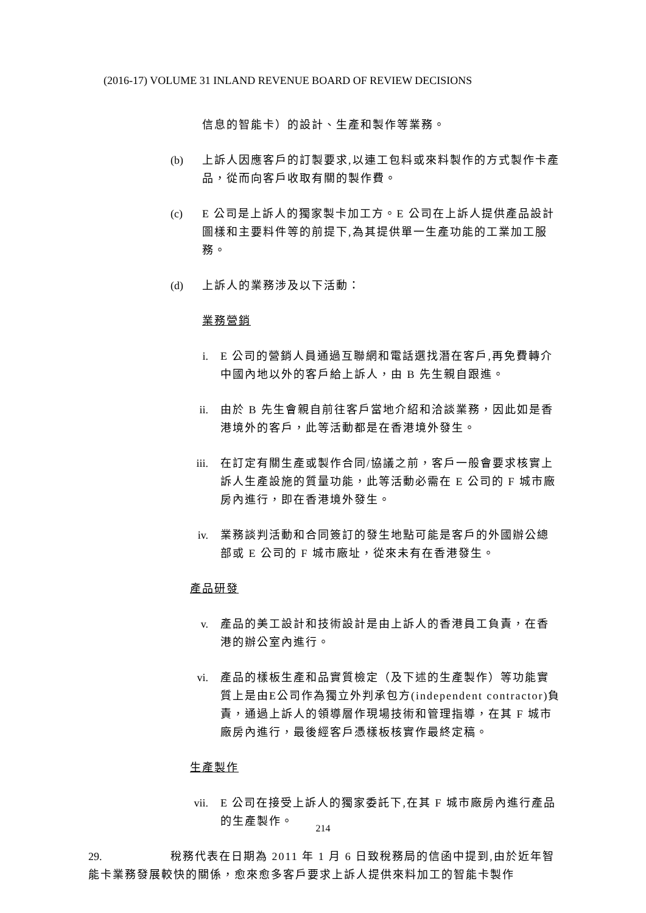(2016-17) VOLUME 31 INLAND REVENUE BOARD OF REVIEW DECISIONS
信息的智能卡）的設計、生產和製作等業務。
(b) 上訴人因應客戶的訂製要求,以連工包料或來料製作的方式製作卡產品，從而向客戶收取有關的製作費。
(c) E 公司是上訴人的獨家製卡加工方。E 公司在上訴人提供產品設計圖樣和主要料件等的前提下,為其提供單一生產功能的工業加工服務。
(d) 上訴人的業務涉及以下活動：
業務營銷
i. E 公司的營銷人員通過互聯網和電話選找潛在客戶,再免費轉介中國內地以外的客戶給上訴人，由 B 先生親自跟進。
ii. 由於 B 先生會親自前往客戶當地介紹和洽談業務，因此如是香港境外的客戶，此等活動都是在香港境外發生。
iii. 在訂定有關生產或製作合同/協議之前，客戶一般會要求核實上訴人生產設施的質量功能，此等活動必需在 E 公司的 F 城市廠房內進行，即在香港境外發生。
iv. 業務談判活動和合同簽訂的發生地點可能是客戶的外國辦公總部或 E 公司的 F 城市廠址，從來未有在香港發生。
產品研發
v. 產品的美工設計和技術設計是由上訴人的香港員工負責，在香港的辦公室內進行。
vi. 產品的樣板生產和品實質檢定（及下述的生產製作）等功能實質上是由E公司作為獨立外判承包方(independent contractor)負責，通過上訴人的領導層作現場技術和管理指導，在其 F 城市廠房內進行，最後經客戶憑樣板核實作最終定稿。
生產製作
vii. E 公司在接受上訴人的獨家委託下,在其 F 城市廠房內進行產品的生產製作。
29. 稅務代表在日期為 2011 年 1 月 6 日致稅務局的信函中提到,由於近年智能卡業務發展較快的關係，愈來愈多客戶要求上訴人提供來料加工的智能卡製作
214